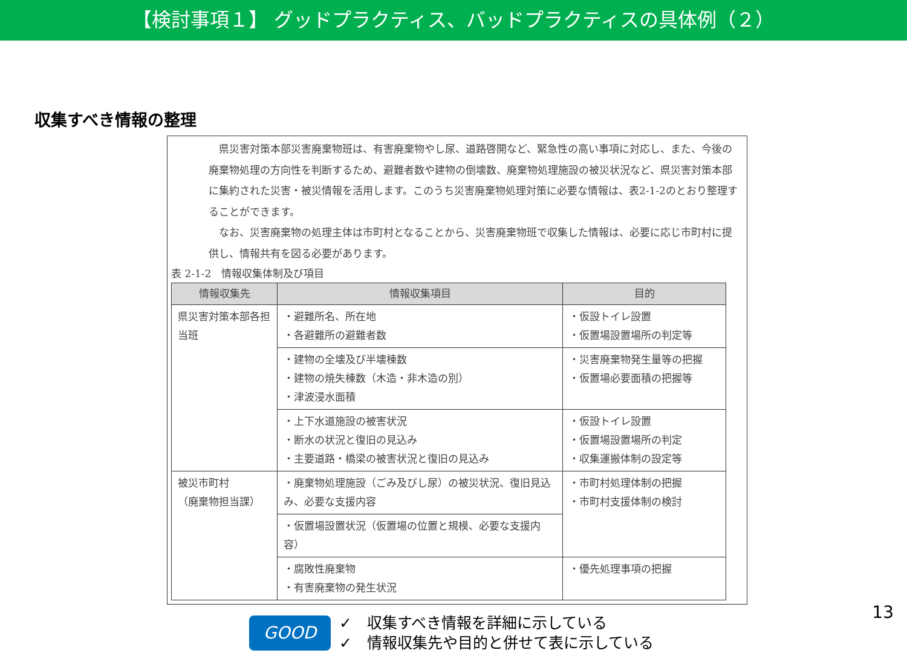【検討事項１】 グッドプラクティス、バッドプラクティスの具体例（２）
収集すべき情報の整理
県災害対策本部災害廃棄物班は、有害廃棄物やし尿、道路啓開など、緊急性の高い事項に対応し、また、今後の廃棄物処理の方向性を判断するため、避難者数や建物の倒壊数、廃棄物処理施設の被災状況など、県災害対策本部に集約された災害・被災情報を活用します。このうち災害廃棄物処理対策に必要な情報は、表2-1-2のとおり整理することができます。
なお、災害廃棄物の処理主体は市町村となることから、災害廃棄物班で収集した情報は、必要に応じ市町村に提供し、情報共有を図る必要があります。
表 2-1-2　情報収集体制及び項目
| 情報収集先 | 情報収集項目 | 目的 |
| --- | --- | --- |
| 県災害対策本部各担当班 | ・避難所名、所在地 ・各避難所の避難者数 | ・仮設トイレ設置 ・仮置場設置場所の判定等 |
| | ・建物の全壊及び半壊棟数 ・建物の焼失棟数（木造・非木造の別） ・津波浸水面積 | ・災害廃棄物発生量等の把握 ・仮置場必要面積の把握等 |
| | ・上下水道施設の被害状況 ・断水の状況と復旧の見込み ・主要道路・橋梁の被害状況と復旧の見込み | ・仮設トイレ設置 ・仮置場設置場所の判定 ・収集運搬体制の設定等 |
| 被災市町村 （廃棄物担当課） | ・廃棄物処理施設（ごみ及びし尿）の被災状況、復旧見込み、必要な支援内容 | ・市町村処理体制の把握 ・市町村支援体制の検討 |
| | ・仮置場設置状況（仮置場の位置と規模、必要な支援内容） | |
| | ・腐敗性廃棄物 ・有害廃棄物の発生状況 | ・優先処理事項の把握 |
GOOD
✓　収集すべき情報を詳細に示している
✓　情報収集先や目的と併せて表に示している
13